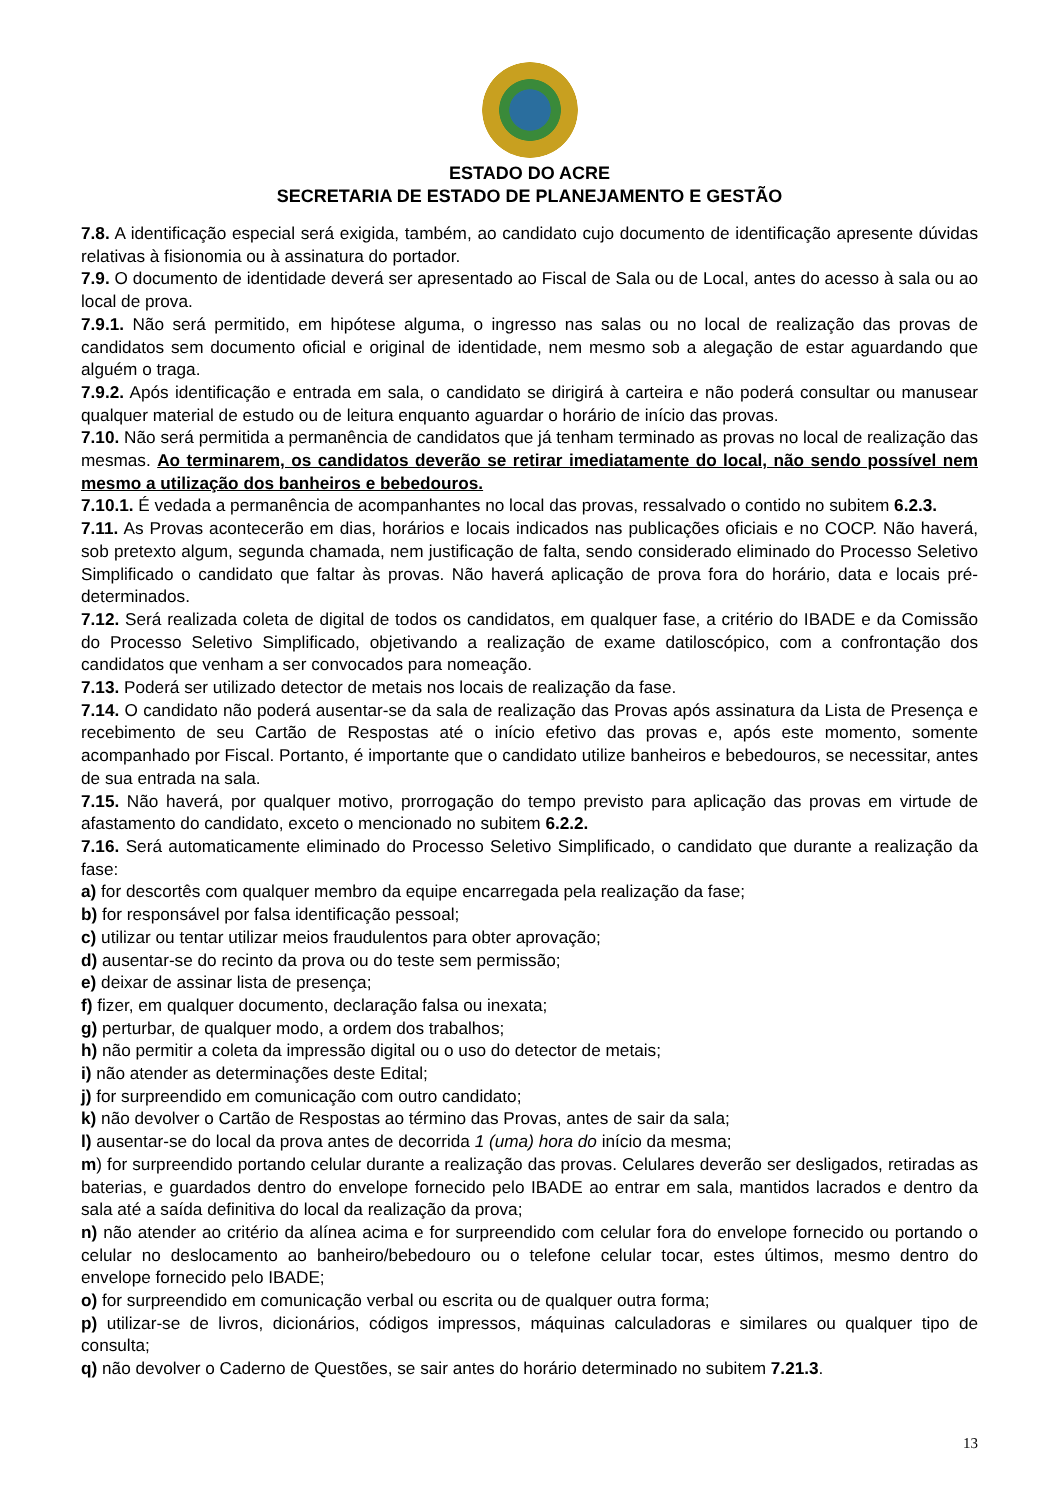ESTADO DO ACRE
SECRETARIA DE ESTADO DE PLANEJAMENTO E GESTÃO
7.8. A identificação especial será exigida, também, ao candidato cujo documento de identificação apresente dúvidas relativas à fisionomia ou à assinatura do portador.
7.9. O documento de identidade deverá ser apresentado ao Fiscal de Sala ou de Local, antes do acesso à sala ou ao local de prova.
7.9.1. Não será permitido, em hipótese alguma, o ingresso nas salas ou no local de realização das provas de candidatos sem documento oficial e original de identidade, nem mesmo sob a alegação de estar aguardando que alguém o traga.
7.9.2. Após identificação e entrada em sala, o candidato se dirigirá à carteira e não poderá consultar ou manusear qualquer material de estudo ou de leitura enquanto aguardar o horário de início das provas.
7.10. Não será permitida a permanência de candidatos que já tenham terminado as provas no local de realização das mesmas. Ao terminarem, os candidatos deverão se retirar imediatamente do local, não sendo possível nem mesmo a utilização dos banheiros e bebedouros.
7.10.1. É vedada a permanência de acompanhantes no local das provas, ressalvado o contido no subitem 6.2.3.
7.11. As Provas acontecerão em dias, horários e locais indicados nas publicações oficiais e no COCP. Não haverá, sob pretexto algum, segunda chamada, nem justificação de falta, sendo considerado eliminado do Processo Seletivo Simplificado o candidato que faltar às provas. Não haverá aplicação de prova fora do horário, data e locais pré-determinados.
7.12. Será realizada coleta de digital de todos os candidatos, em qualquer fase, a critério do IBADE e da Comissão do Processo Seletivo Simplificado, objetivando a realização de exame datiloscópico, com a confrontação dos candidatos que venham a ser convocados para nomeação.
7.13. Poderá ser utilizado detector de metais nos locais de realização da fase.
7.14. O candidato não poderá ausentar-se da sala de realização das Provas após assinatura da Lista de Presença e recebimento de seu Cartão de Respostas até o início efetivo das provas e, após este momento, somente acompanhado por Fiscal. Portanto, é importante que o candidato utilize banheiros e bebedouros, se necessitar, antes de sua entrada na sala.
7.15. Não haverá, por qualquer motivo, prorrogação do tempo previsto para aplicação das provas em virtude de afastamento do candidato, exceto o mencionado no subitem 6.2.2.
7.16. Será automaticamente eliminado do Processo Seletivo Simplificado, o candidato que durante a realização da fase:
a) for descortês com qualquer membro da equipe encarregada pela realização da fase;
b) for responsável por falsa identificação pessoal;
c) utilizar ou tentar utilizar meios fraudulentos para obter aprovação;
d) ausentar-se do recinto da prova ou do teste sem permissão;
e) deixar de assinar lista de presença;
f) fizer, em qualquer documento, declaração falsa ou inexata;
g) perturbar, de qualquer modo, a ordem dos trabalhos;
h) não permitir a coleta da impressão digital ou o uso do detector de metais;
i) não atender as determinações deste Edital;
j) for surpreendido em comunicação com outro candidato;
k) não devolver o Cartão de Respostas ao término das Provas, antes de sair da sala;
l) ausentar-se do local da prova antes de decorrida 1 (uma) hora do início da mesma;
m) for surpreendido portando celular durante a realização das provas. Celulares deverão ser desligados, retiradas as baterias, e guardados dentro do envelope fornecido pelo IBADE ao entrar em sala, mantidos lacrados e dentro da sala até a saída definitiva do local da realização da prova;
n) não atender ao critério da alínea acima e for surpreendido com celular fora do envelope fornecido ou portando o celular no deslocamento ao banheiro/bebedouro ou o telefone celular tocar, estes últimos, mesmo dentro do envelope fornecido pelo IBADE;
o) for surpreendido em comunicação verbal ou escrita ou de qualquer outra forma;
p) utilizar-se de livros, dicionários, códigos impressos, máquinas calculadoras e similares ou qualquer tipo de consulta;
q) não devolver o Caderno de Questões, se sair antes do horário determinado no subitem 7.21.3.
13